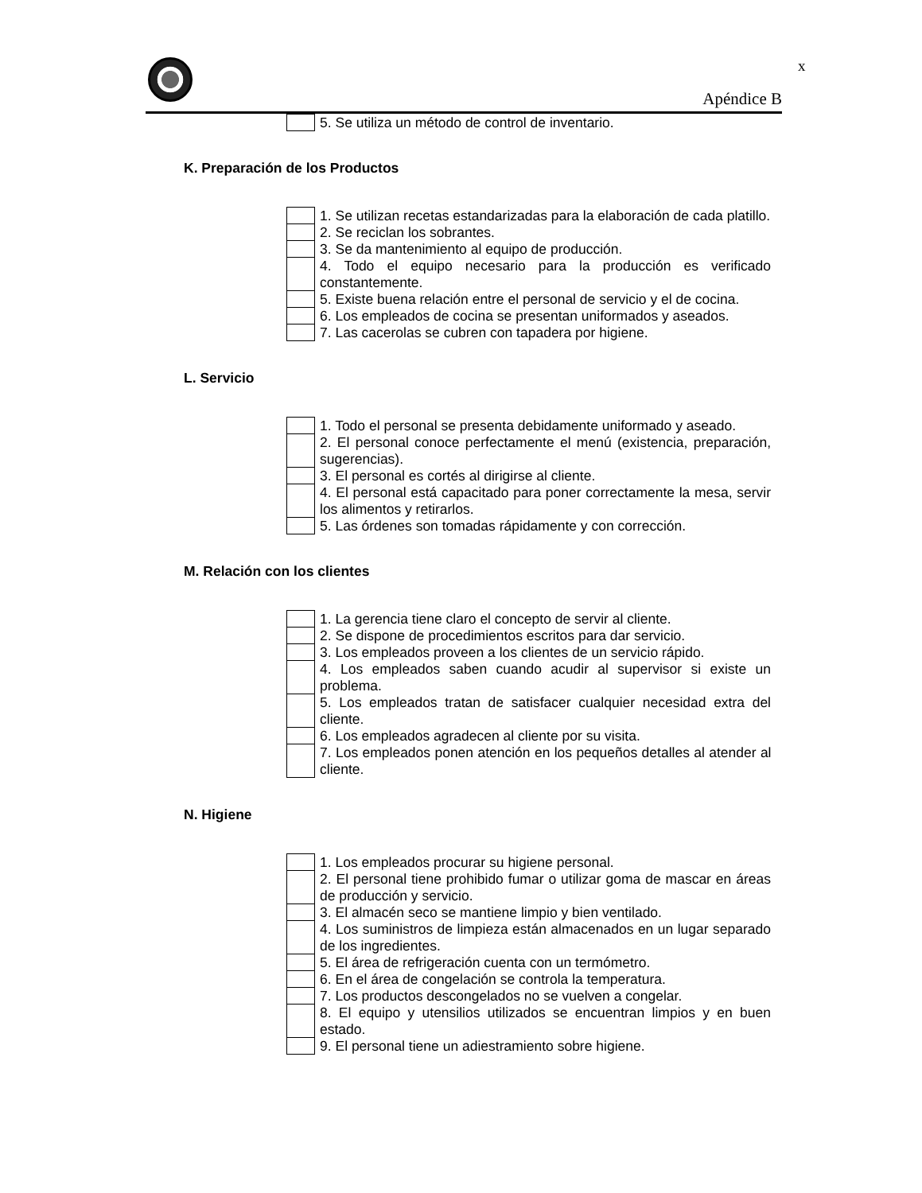x
Apéndice B
| | 5. Se utiliza un método de control de inventario. |
K. Preparación de los Productos
| | 1. Se utilizan recetas estandarizadas para la elaboración de cada platillo. |
| | 2. Se reciclan los sobrantes. |
| | 3. Se da mantenimiento al equipo de producción. |
| | 4. Todo el equipo necesario para la producción es verificado constantemente. |
| | 5. Existe buena relación entre el personal de servicio y el de cocina. |
| | 6. Los empleados de cocina se presentan uniformados y aseados. |
| | 7. Las cacerolas se cubren con tapadera por higiene. |
L. Servicio
| | 1. Todo el personal se presenta debidamente uniformado y aseado. |
| | 2. El personal conoce perfectamente el menú (existencia, preparación, sugerencias). |
| | 3. El personal es cortés al dirigirse al cliente. |
| | 4. El personal está capacitado para poner correctamente la mesa, servir los alimentos y retirarlos. |
| | 5. Las órdenes son tomadas rápidamente y con corrección. |
M. Relación con los clientes
| | 1. La gerencia tiene claro el concepto de servir al cliente. |
| | 2. Se dispone de procedimientos escritos para dar servicio. |
| | 3. Los empleados proveen a los clientes de un servicio rápido. |
| | 4. Los empleados saben cuando acudir al supervisor si existe un problema. |
| | 5. Los empleados tratan de satisfacer cualquier necesidad extra del cliente. |
| | 6. Los empleados agradecen al cliente por su visita. |
| | 7. Los empleados ponen atención en los pequeños detalles al atender al cliente. |
N. Higiene
| | 1. Los empleados procurar su higiene personal. |
| | 2. El personal tiene prohibido fumar o utilizar goma de mascar en áreas de producción y servicio. |
| | 3. El almacén seco se mantiene limpio y bien ventilado. |
| | 4. Los suministros de limpieza están almacenados en un lugar separado de los ingredientes. |
| | 5. El área de refrigeración cuenta con un termómetro. |
| | 6. En el área de congelación se controla la temperatura. |
| | 7. Los productos descongelados no se vuelven a congelar. |
| | 8. El equipo y utensilios utilizados se encuentran limpios y en buen estado. |
| | 9. El personal tiene un adiestramiento sobre higiene. |